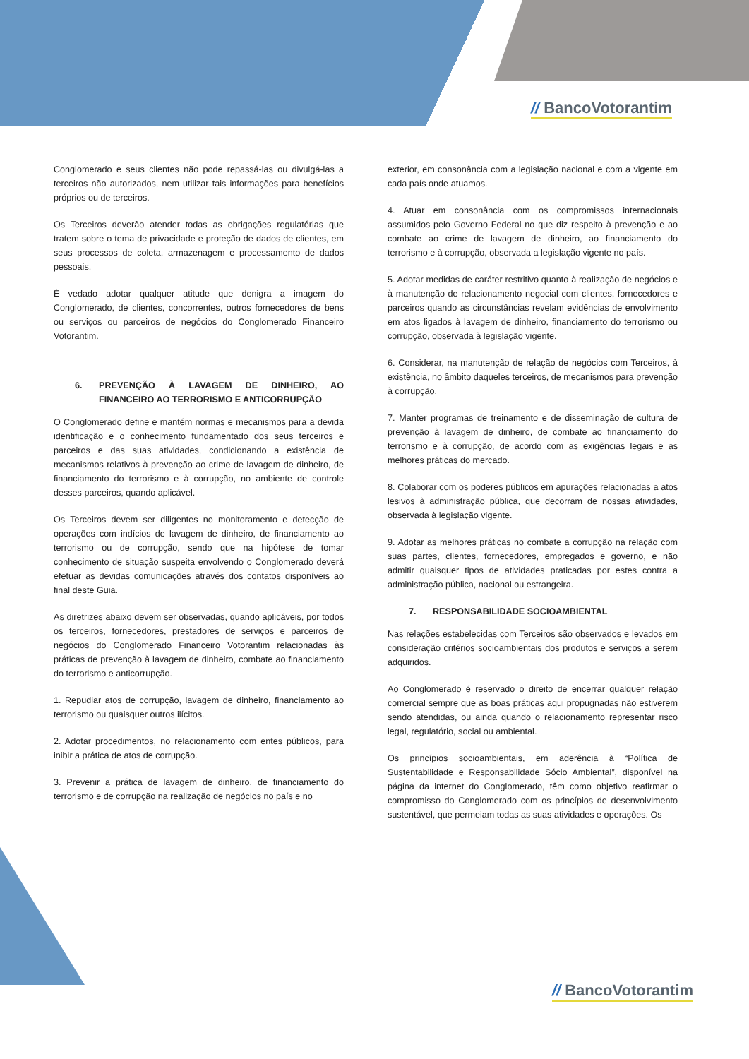// BancoVotorantim
Conglomerado e seus clientes não pode repassá-las ou divulgá-las a terceiros não autorizados, nem utilizar tais informações para benefícios próprios ou de terceiros.
Os Terceiros deverão atender todas as obrigações regulatórias que tratem sobre o tema de privacidade e proteção de dados de clientes, em seus processos de coleta, armazenagem e processamento de dados pessoais.
É vedado adotar qualquer atitude que denigra a imagem do Conglomerado, de clientes, concorrentes, outros fornecedores de bens ou serviços ou parceiros de negócios do Conglomerado Financeiro Votorantim.
6. PREVENÇÃO À LAVAGEM DE DINHEIRO, AO FINANCEIRO AO TERRORISMO E ANTICORRUPÇÃO
O Conglomerado define e mantém normas e mecanismos para a devida identificação e o conhecimento fundamentado dos seus terceiros e parceiros e das suas atividades, condicionando a existência de mecanismos relativos à prevenção ao crime de lavagem de dinheiro, de financiamento do terrorismo e à corrupção, no ambiente de controle desses parceiros, quando aplicável.
Os Terceiros devem ser diligentes no monitoramento e detecção de operações com indícios de lavagem de dinheiro, de financiamento ao terrorismo ou de corrupção, sendo que na hipótese de tomar conhecimento de situação suspeita envolvendo o Conglomerado deverá efetuar as devidas comunicações através dos contatos disponíveis ao final deste Guia.
As diretrizes abaixo devem ser observadas, quando aplicáveis, por todos os terceiros, fornecedores, prestadores de serviços e parceiros de negócios do Conglomerado Financeiro Votorantim relacionadas às práticas de prevenção à lavagem de dinheiro, combate ao financiamento do terrorismo e anticorrupção.
1. Repudiar atos de corrupção, lavagem de dinheiro, financiamento ao terrorismo ou quaisquer outros ilícitos.
2. Adotar procedimentos, no relacionamento com entes públicos, para inibir a prática de atos de corrupção.
3. Prevenir a prática de lavagem de dinheiro, de financiamento do terrorismo e de corrupção na realização de negócios no país e no
exterior, em consonância com a legislação nacional e com a vigente em cada país onde atuamos.
4. Atuar em consonância com os compromissos internacionais assumidos pelo Governo Federal no que diz respeito à prevenção e ao combate ao crime de lavagem de dinheiro, ao financiamento do terrorismo e à corrupção, observada a legislação vigente no país.
5. Adotar medidas de caráter restritivo quanto à realização de negócios e à manutenção de relacionamento negocial com clientes, fornecedores e parceiros quando as circunstâncias revelam evidências de envolvimento em atos ligados à lavagem de dinheiro, financiamento do terrorismo ou corrupção, observada à legislação vigente.
6. Considerar, na manutenção de relação de negócios com Terceiros, à existência, no âmbito daqueles terceiros, de mecanismos para prevenção à corrupção.
7. Manter programas de treinamento e de disseminação de cultura de prevenção à lavagem de dinheiro, de combate ao financiamento do terrorismo e à corrupção, de acordo com as exigências legais e as melhores práticas do mercado.
8. Colaborar com os poderes públicos em apurações relacionadas a atos lesivos à administração pública, que decorram de nossas atividades, observada à legislação vigente.
9. Adotar as melhores práticas no combate a corrupção na relação com suas partes, clientes, fornecedores, empregados e governo, e não admitir quaisquer tipos de atividades praticadas por estes contra a administração pública, nacional ou estrangeira.
7. RESPONSABILIDADE SOCIOAMBIENTAL
Nas relações estabelecidas com Terceiros são observados e levados em consideração critérios socioambientais dos produtos e serviços a serem adquiridos.
Ao Conglomerado é reservado o direito de encerrar qualquer relação comercial sempre que as boas práticas aqui propugnadas não estiverem sendo atendidas, ou ainda quando o relacionamento representar risco legal, regulatório, social ou ambiental.
Os princípios socioambientais, em aderência à “Política de Sustentabilidade e Responsabilidade Sócio Ambiental”, disponível na página da internet do Conglomerado, têm como objetivo reafirmar o compromisso do Conglomerado com os princípios de desenvolvimento sustentável, que permeiam todas as suas atividades e operações. Os
// BancoVotorantim